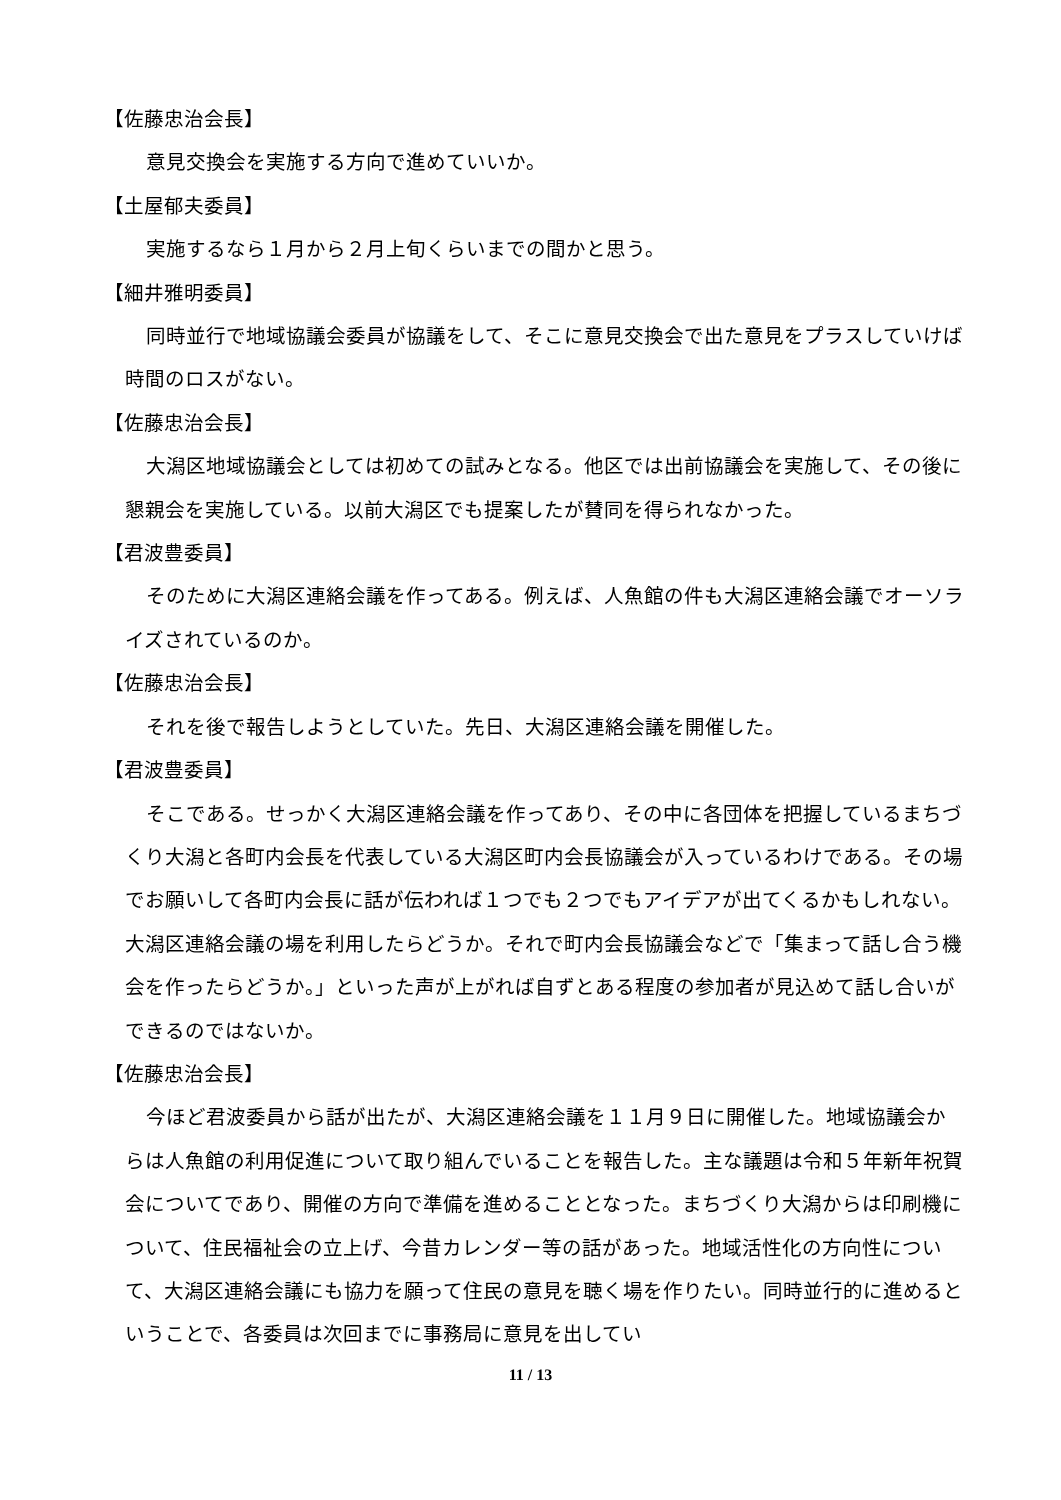【佐藤忠治会長】
意見交換会を実施する方向で進めていいか。
【土屋郁夫委員】
実施するなら１月から２月上旬くらいまでの間かと思う。
【細井雅明委員】
同時並行で地域協議会委員が協議をして、そこに意見交換会で出た意見をプラスしていけば時間のロスがない。
【佐藤忠治会長】
大潟区地域協議会としては初めての試みとなる。他区では出前協議会を実施して、その後に懇親会を実施している。以前大潟区でも提案したが賛同を得られなかった。
【君波豊委員】
そのために大潟区連絡会議を作ってある。例えば、人魚館の件も大潟区連絡会議でオーソライズされているのか。
【佐藤忠治会長】
それを後で報告しようとしていた。先日、大潟区連絡会議を開催した。
【君波豊委員】
そこである。せっかく大潟区連絡会議を作ってあり、その中に各団体を把握しているまちづくり大潟と各町内会長を代表している大潟区町内会長協議会が入っているわけである。その場でお願いして各町内会長に話が伝われば１つでも２つでもアイデアが出てくるかもしれない。大潟区連絡会議の場を利用したらどうか。それで町内会長協議会などで「集まって話し合う機会を作ったらどうか。」といった声が上がれば自ずとある程度の参加者が見込めて話し合いができるのではないか。
【佐藤忠治会長】
今ほど君波委員から話が出たが、大潟区連絡会議を１１月９日に開催した。地域協議会からは人魚館の利用促進について取り組んでいることを報告した。主な議題は令和５年新年祝賀会についてであり、開催の方向で準備を進めることとなった。まちづくり大潟からは印刷機について、住民福祉会の立上げ、今昔カレンダー等の話があった。地域活性化の方向性について、大潟区連絡会議にも協力を願って住民の意見を聴く場を作りたい。同時並行的に進めるということで、各委員は次回までに事務局に意見を出してい
11 / 13